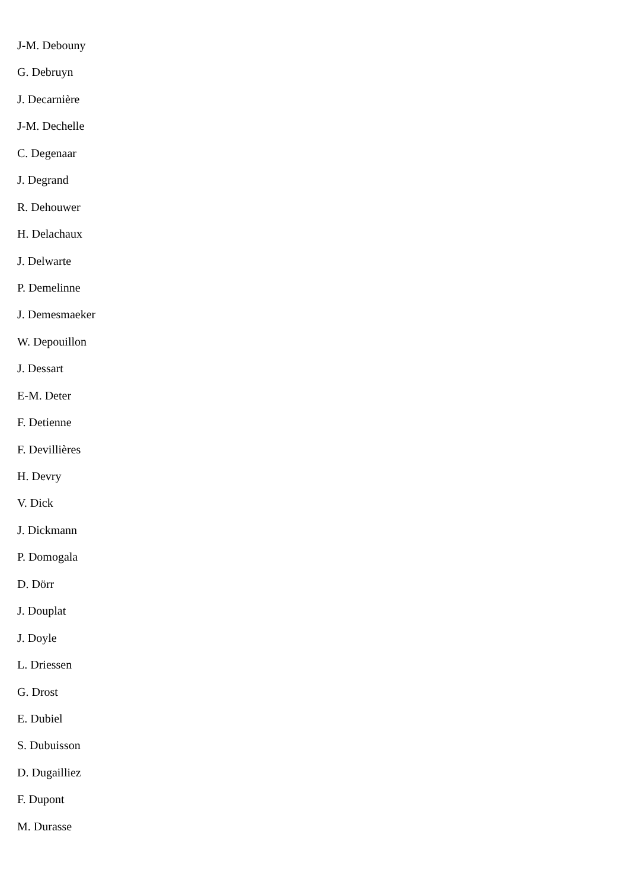J-M. Debouny
G. Debruyn
J. Decarnière
J-M. Dechelle
C. Degenaar
J. Degrand
R. Dehouwer
H. Delachaux
J. Delwarte
P. Demelinne
J. Demesmaeker
W. Depouillon
J. Dessart
E-M. Deter
F. Detienne
F. Devillières
H. Devry
V. Dick
J. Dickmann
P. Domogala
D. Dörr
J. Douplat
J. Doyle
L. Driessen
G. Drost
E. Dubiel
S. Dubuisson
D. Dugailliez
F. Dupont
M. Durasse